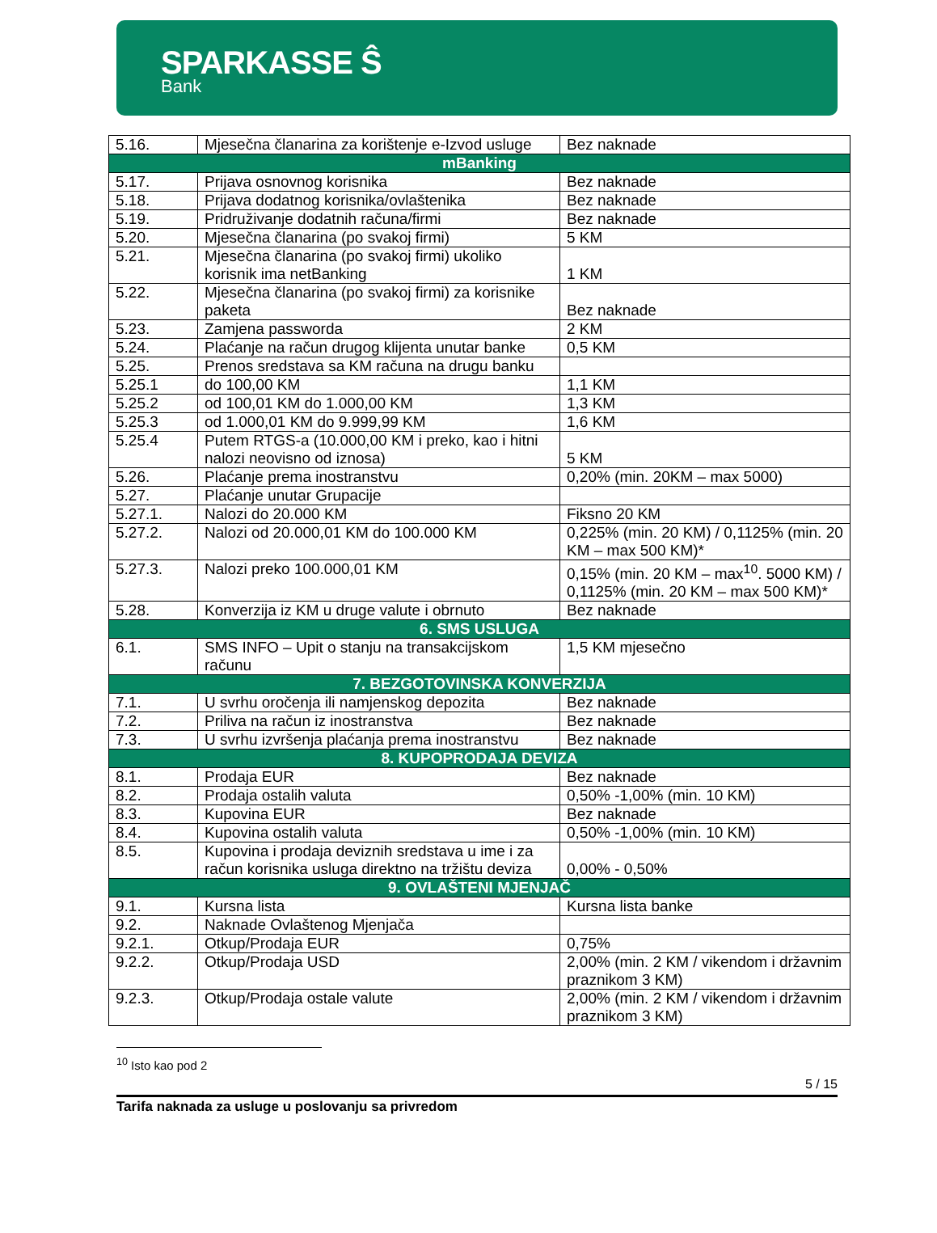SPARKASSE Ŝ
Bank
| 5.16. | Mjesečna članarina za korištenje e-Izvod usluge | Bez naknade |
| mBanking | | |
| 5.17. | Prijava osnovnog korisnika | Bez naknade |
| 5.18. | Prijava dodatnog korisnika/ovlaštenika | Bez naknade |
| 5.19. | Pridruživanje dodatnih računa/firmi | Bez naknade |
| 5.20. | Mjesečna članarina (po svakoj firmi) | 5 KM |
| 5.21. | Mjesečna članarina (po svakoj firmi) ukoliko korisnik ima netBanking | 1 KM |
| 5.22. | Mjesečna članarina (po svakoj firmi) za korisnike paketa | Bez naknade |
| 5.23. | Zamjena passworda | 2 KM |
| 5.24. | Plaćanje na račun drugog klijenta unutar banke | 0,5 KM |
| 5.25. | Prenos sredstava sa KM računa na drugu banku | |
| 5.25.1 | do 100,00 KM | 1,1 KM |
| 5.25.2 | od 100,01 KM do 1.000,00 KM | 1,3 KM |
| 5.25.3 | od 1.000,01 KM do 9.999,99 KM | 1,6 KM |
| 5.25.4 | Putem RTGS-a (10.000,00 KM i preko, kao i hitni nalozi neovisno od iznosa) | 5 KM |
| 5.26. | Plaćanje prema inostranstvu | 0,20% (min. 20KM – max 5000) |
| 5.27. | Plaćanje unutar Grupacije | |
| 5.27.1. | Nalozi do 20.000 KM | Fiksno 20 KM |
| 5.27.2. | Nalozi od 20.000,01 KM do 100.000 KM | 0,225% (min. 20 KM) / 0,1125% (min. 20 KM – max 500 KM)* |
| 5.27.3. | Nalozi preko 100.000,01 KM | 0,15% (min. 20 KM – max<sup>10</sup>. 5000 KM) / 0,1125% (min. 20 KM – max 500 KM)* |
| 5.28. | Konverzija iz KM u druge valute i obrnuto | Bez naknade |
| 6. SMS USLUGA | | |
| 6.1. | SMS INFO – Upit o stanju na transakcijskom računu | 1,5 KM mjesečno |
| 7. BEZGOTOVINSKA KONVERZIJA | | |
| 7.1. | U svrhu oročenja ili namjenskog depozita | Bez naknade |
| 7.2. | Priliva na račun iz inostranstva | Bez naknade |
| 7.3. | U svrhu izvršenja plaćanja prema inostranstvu | Bez naknade |
| 8. KUPOPRODAJA DEVIZA | | |
| 8.1. | Prodaja EUR | Bez naknade |
| 8.2. | Prodaja ostalih valuta | 0,50% -1,00% (min. 10 KM) |
| 8.3. | Kupovina EUR | Bez naknade |
| 8.4. | Kupovina ostalih valuta | 0,50% -1,00% (min. 10 KM) |
| 8.5. | Kupovina i prodaja deviznih sredstava u ime i za račun korisnika usluga direktno na tržištu deviza | 0,00% - 0,50% |
| 9. OVLAŠTENI MJENJAČ | | |
| 9.1. | Kursna lista | Kursna lista banke |
| 9.2. | Naknade Ovlaštenog Mjenjača | |
| 9.2.1. | Otkup/Prodaja EUR | 0,75% |
| 9.2.2. | Otkup/Prodaja USD | 2,00% (min. 2 KM / vikendom i državnim praznikom 3 KM) |
| 9.2.3. | Otkup/Prodaja ostale valute | 2,00% (min. 2 KM / vikendom i državnim praznikom 3 KM) |
<sup>10</sup> Isto kao pod 2
5 / 15
Tarifa naknada za usluge u poslovanju sa privredom